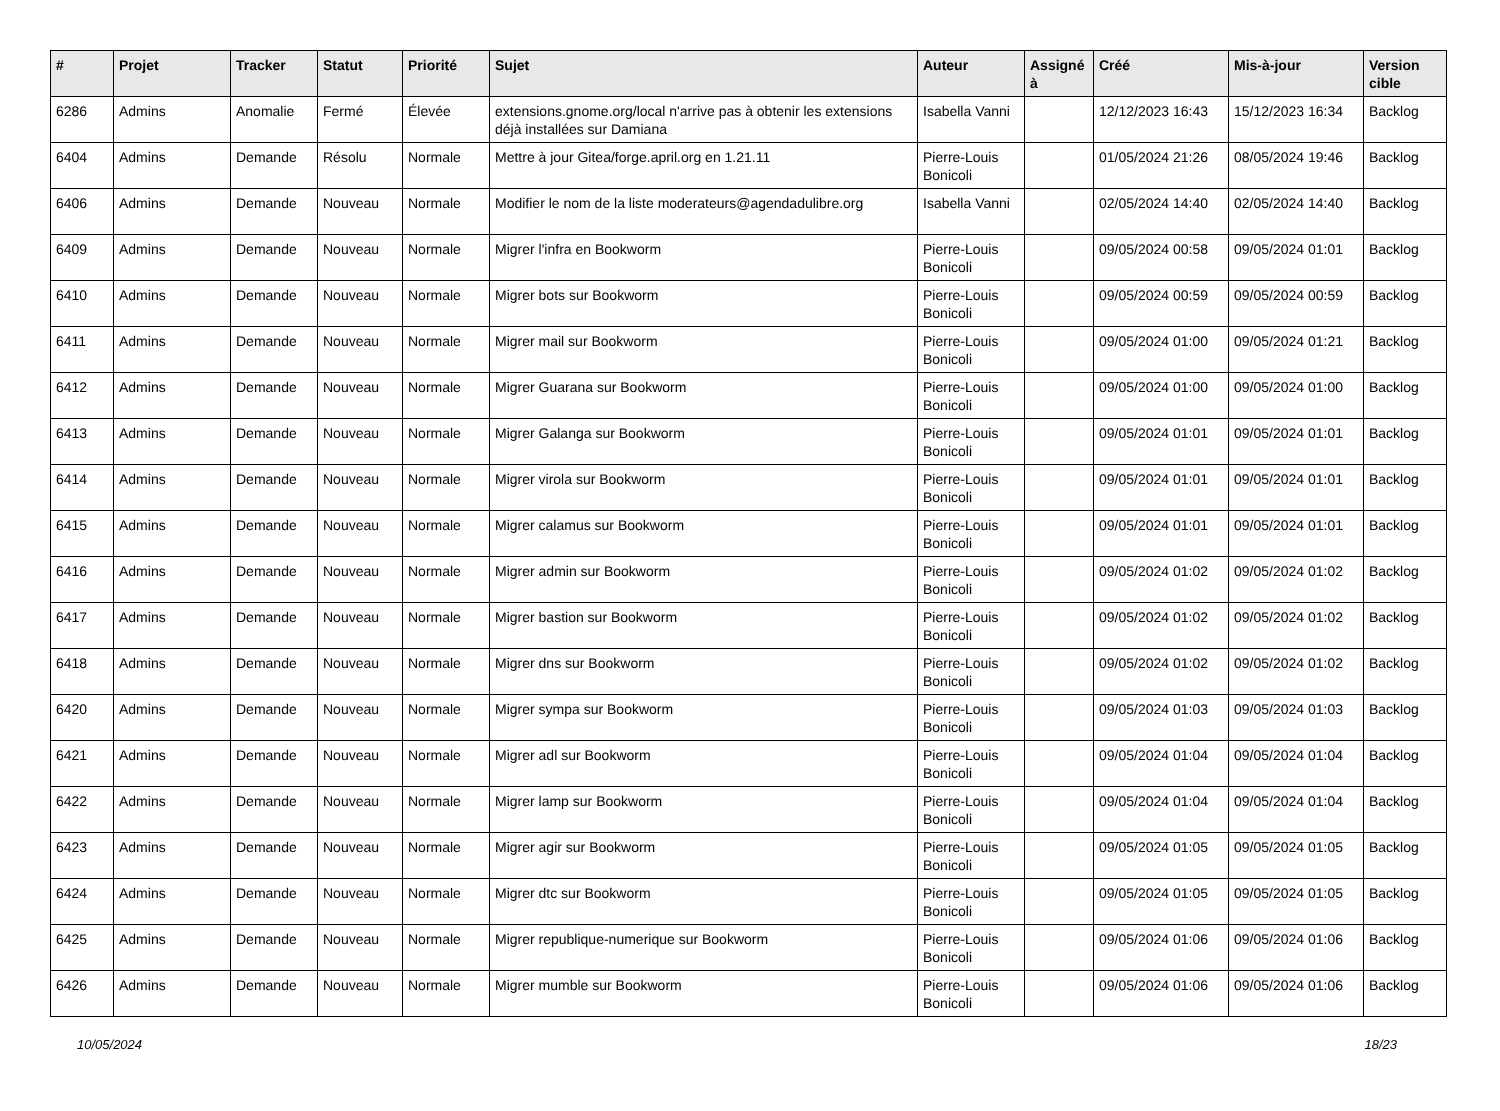| # | Projet | Tracker | Statut | Priorité | Sujet | Auteur | Assigné à | Créé | Mis-à-jour | Version cible |
| --- | --- | --- | --- | --- | --- | --- | --- | --- | --- | --- |
| 6286 | Admins | Anomalie | Fermé | Élevée | extensions.gnome.org/local n'arrive pas à obtenir les extensions déjà installées sur Damiana | Isabella Vanni | | 12/12/2023 16:43 | 15/12/2023 16:34 | Backlog |
| 6404 | Admins | Demande | Résolu | Normale | Mettre à jour Gitea/forge.april.org en 1.21.11 | Pierre-Louis Bonicoli | | 01/05/2024 21:26 | 08/05/2024 19:46 | Backlog |
| 6406 | Admins | Demande | Nouveau | Normale | Modifier le nom de la liste moderateurs@agendadulibre.org | Isabella Vanni | | 02/05/2024 14:40 | 02/05/2024 14:40 | Backlog |
| 6409 | Admins | Demande | Nouveau | Normale | Migrer l'infra en Bookworm | Pierre-Louis Bonicoli | | 09/05/2024 00:58 | 09/05/2024 01:01 | Backlog |
| 6410 | Admins | Demande | Nouveau | Normale | Migrer bots sur Bookworm | Pierre-Louis Bonicoli | | 09/05/2024 00:59 | 09/05/2024 00:59 | Backlog |
| 6411 | Admins | Demande | Nouveau | Normale | Migrer mail sur Bookworm | Pierre-Louis Bonicoli | | 09/05/2024 01:00 | 09/05/2024 01:21 | Backlog |
| 6412 | Admins | Demande | Nouveau | Normale | Migrer Guarana sur Bookworm | Pierre-Louis Bonicoli | | 09/05/2024 01:00 | 09/05/2024 01:00 | Backlog |
| 6413 | Admins | Demande | Nouveau | Normale | Migrer Galanga sur Bookworm | Pierre-Louis Bonicoli | | 09/05/2024 01:01 | 09/05/2024 01:01 | Backlog |
| 6414 | Admins | Demande | Nouveau | Normale | Migrer virola sur Bookworm | Pierre-Louis Bonicoli | | 09/05/2024 01:01 | 09/05/2024 01:01 | Backlog |
| 6415 | Admins | Demande | Nouveau | Normale | Migrer calamus sur Bookworm | Pierre-Louis Bonicoli | | 09/05/2024 01:01 | 09/05/2024 01:01 | Backlog |
| 6416 | Admins | Demande | Nouveau | Normale | Migrer admin sur Bookworm | Pierre-Louis Bonicoli | | 09/05/2024 01:02 | 09/05/2024 01:02 | Backlog |
| 6417 | Admins | Demande | Nouveau | Normale | Migrer bastion sur Bookworm | Pierre-Louis Bonicoli | | 09/05/2024 01:02 | 09/05/2024 01:02 | Backlog |
| 6418 | Admins | Demande | Nouveau | Normale | Migrer dns sur Bookworm | Pierre-Louis Bonicoli | | 09/05/2024 01:02 | 09/05/2024 01:02 | Backlog |
| 6420 | Admins | Demande | Nouveau | Normale | Migrer sympa sur Bookworm | Pierre-Louis Bonicoli | | 09/05/2024 01:03 | 09/05/2024 01:03 | Backlog |
| 6421 | Admins | Demande | Nouveau | Normale | Migrer adl sur Bookworm | Pierre-Louis Bonicoli | | 09/05/2024 01:04 | 09/05/2024 01:04 | Backlog |
| 6422 | Admins | Demande | Nouveau | Normale | Migrer lamp sur Bookworm | Pierre-Louis Bonicoli | | 09/05/2024 01:04 | 09/05/2024 01:04 | Backlog |
| 6423 | Admins | Demande | Nouveau | Normale | Migrer agir sur Bookworm | Pierre-Louis Bonicoli | | 09/05/2024 01:05 | 09/05/2024 01:05 | Backlog |
| 6424 | Admins | Demande | Nouveau | Normale | Migrer dtc sur Bookworm | Pierre-Louis Bonicoli | | 09/05/2024 01:05 | 09/05/2024 01:05 | Backlog |
| 6425 | Admins | Demande | Nouveau | Normale | Migrer republique-numerique sur Bookworm | Pierre-Louis Bonicoli | | 09/05/2024 01:06 | 09/05/2024 01:06 | Backlog |
| 6426 | Admins | Demande | Nouveau | Normale | Migrer mumble sur Bookworm | Pierre-Louis Bonicoli | | 09/05/2024 01:06 | 09/05/2024 01:06 | Backlog |
10/05/2024 18/23